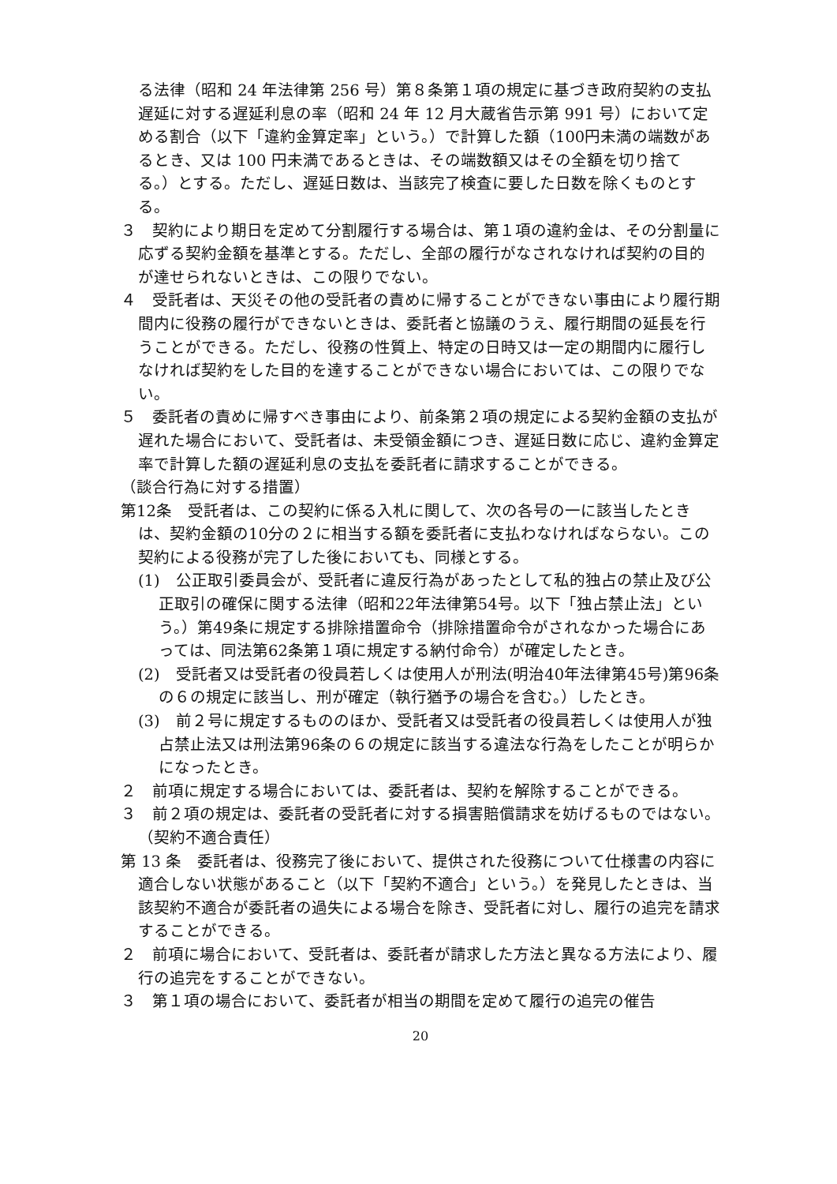る法律（昭和 24 年法律第 256 号）第８条第１項の規定に基づき政府契約の支払遅延に対する遅延利息の率（昭和 24 年 12 月大蔵省告示第 991 号）において定める割合（以下「違約金算定率」という。）で計算した額（100円未満の端数があるとき、又は 100 円未満であるときは、その端数額又はその全額を切り捨てる。）とする。ただし、遅延日数は、当該完了検査に要した日数を除くものとする。
３　契約により期日を定めて分割履行する場合は、第１項の違約金は、その分割量に応ずる契約金額を基準とする。ただし、全部の履行がなされなければ契約の目的が達せられないときは、この限りでない。
４　受託者は、天災その他の受託者の責めに帰することができない事由により履行期間内に役務の履行ができないときは、委託者と協議のうえ、履行期間の延長を行うことができる。ただし、役務の性質上、特定の日時又は一定の期間内に履行しなければ契約をした目的を達することができない場合においては、この限りでない。
５　委託者の責めに帰すべき事由により、前条第２項の規定による契約金額の支払が遅れた場合において、受託者は、未受領金額につき、遅延日数に応じ、違約金算定率で計算した額の遅延利息の支払を委託者に請求することができる。
（談合行為に対する措置）
第12条　受託者は、この契約に係る入札に関して、次の各号の一に該当したときは、契約金額の10分の２に相当する額を委託者に支払わなければならない。この契約による役務が完了した後においても、同様とする。
(1)　公正取引委員会が、受託者に違反行為があったとして私的独占の禁止及び公正取引の確保に関する法律（昭和22年法律第54号。以下「独占禁止法」という。）第49条に規定する排除措置命令（排除措置命令がされなかった場合にあっては、同法第62条第１項に規定する納付命令）が確定したとき。
(2)　受託者又は受託者の役員若しくは使用人が刑法(明治40年法律第45号)第96条の６の規定に該当し、刑が確定（執行猶予の場合を含む。）したとき。
(3)　前２号に規定するもののほか、受託者又は受託者の役員若しくは使用人が独占禁止法又は刑法第96条の６の規定に該当する違法な行為をしたことが明らかになったとき。
２　前項に規定する場合においては、委託者は、契約を解除することができる。
３　前２項の規定は、委託者の受託者に対する損害賠償請求を妨げるものではない。
（契約不適合責任）
第 13 条　委託者は、役務完了後において、提供された役務について仕様書の内容に適合しない状態があること（以下「契約不適合」という。）を発見したときは、当該契約不適合が委託者の過失による場合を除き、受託者に対し、履行の追完を請求することができる。
２　前項に場合において、受託者は、委託者が請求した方法と異なる方法により、履行の追完をすることができない。
３　第１項の場合において、委託者が相当の期間を定めて履行の追完の催告
20